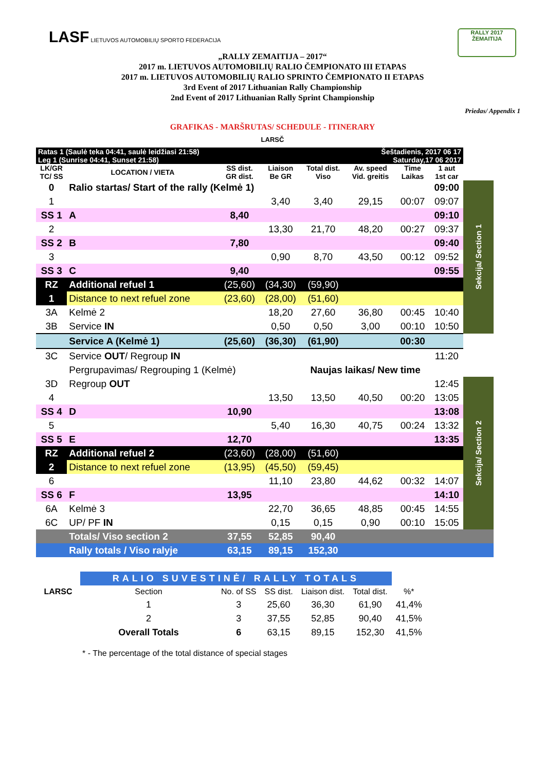LASF LIETUVOS AUTOMOBILIŲ SPORTO FEDERACIJA
RALLY 2017
ŽEMAITIJA
„RALLY ZEMAITIJA – 2017“
2017 m. LIETUVOS AUTOMOBILIŲ RALIO ČEMPIONATO III ETAPAS
2017 m. LIETUVOS AUTOMOBILIŲ RALIO SPRINTO ČEMPIONATO II ETAPAS
3rd Event of 2017 Lithuanian Rally Championship
2nd Event of 2017 Lithuanian Rally Sprint Championship
Priedas/ Appendix 1
GRAFIKAS - MARŠRUTAS/ SCHEDULE - ITINERARY
LARSČ
| Ratas 1 (Saulė teka 04:41, saulė leidžiasi 21:58) Leg 1 (Sunrise 04:41, Sunset 21:58) | | | | Šeštadienis, 2017 06 17 Saturday,17 06 2017 | | | | |
| LK/GR TC/ SS | LOCATION / VIETA | SS dist. GR dist. | Liaison Be GR | Total dist. Viso | Av. speed Vid. greitis | Time Laikas | 1 aut 1st car | |
| 0 | Ralio startas/ Start of the rally (Kelmė 1) | | | | | | 09:00 | Sekcija/ Section 1 |
| 1 | | | 3,40 | 3,40 | 29,15 | 00:07 | 09:07 | |
| SS 1 | A | 8,40 | | | | | 09:10 | |
| 2 | | | 13,30 | 21,70 | 48,20 | 00:27 | 09:37 | |
| SS 2 | B | 7,80 | | | | | 09:40 | |
| 3 | | | 0,90 | 8,70 | 43,50 | 00:12 | 09:52 | |
| SS 3 | C | 9,40 | | | | | 09:55 | |
| RZ | Additional refuel 1 | (25,60) | (34,30) | (59,90) | | | | |
| 1 | Distance to next refuel zone | (23,60) | (28,00) | (51,60) | | | | |
| 3A | Kelmė 2 | | 18,20 | 27,60 | 36,80 | 00:45 | 10:40 | |
| 3B | Service IN | | 0,50 | 0,50 | 3,00 | 00:10 | 10:50 | |
| | Service A (Kelmė 1) | (25,60) | (36,30) | (61,90) | | 00:30 | | |
| 3C | Service OUT / Regroup IN | | | | | | 11:20 | |
| | Pergrupavimas/ Regrouping 1 (Kelmė) | | | Naujas laikas/ New time | | | | |
| 3D | Regroup OUT | | | | | | 12:45 | Sekcija/ Section 2 |
| 4 | | | 13,50 | 13,50 | 40,50 | 00:20 | 13:05 | |
| SS 4 | D | 10,90 | | | | | 13:08 | |
| 5 | | | 5,40 | 16,30 | 40,75 | 00:24 | 13:32 | |
| SS 5 | E | 12,70 | | | | | 13:35 | |
| RZ | Additional refuel 2 | (23,60) | (28,00) | (51,60) | | | | |
| 2 | Distance to next refuel zone | (13,95) | (45,50) | (59,45) | | | | |
| 6 | | | 11,10 | 23,80 | 44,62 | 00:32 | 14:07 | |
| SS 6 | F | 13,95 | | | | | 14:10 | |
| 6A | Kelmė 3 | | 22,70 | 36,65 | 48,85 | 00:45 | 14:55 | |
| 6C | UP/ PF IN | | 0,15 | 0,15 | 0,90 | 00:10 | 15:05 | |
| | Totals/ Viso section 2 | 37,55 | 52,85 | 90,40 | | | | |
| | Rally totals / Viso ralyje | 63,15 | 89,15 | 152,30 | | | | |
| | RALIO SUVESTINĖ/ RALLY TOTALS | | | | | |
| LARSC | Section | No. of SS | SS dist. | Liaison dist. | Total dist. | %* |
| | 1 | 3 | 25,60 | 36,30 | 61,90 | 41,4% |
| | 2 | 3 | 37,55 | 52,85 | 90,40 | 41,5% |
| | Overall Totals | 6 | 63,15 | 89,15 | 152,30 | 41,5% |
* - The percentage of the total distance of special stages